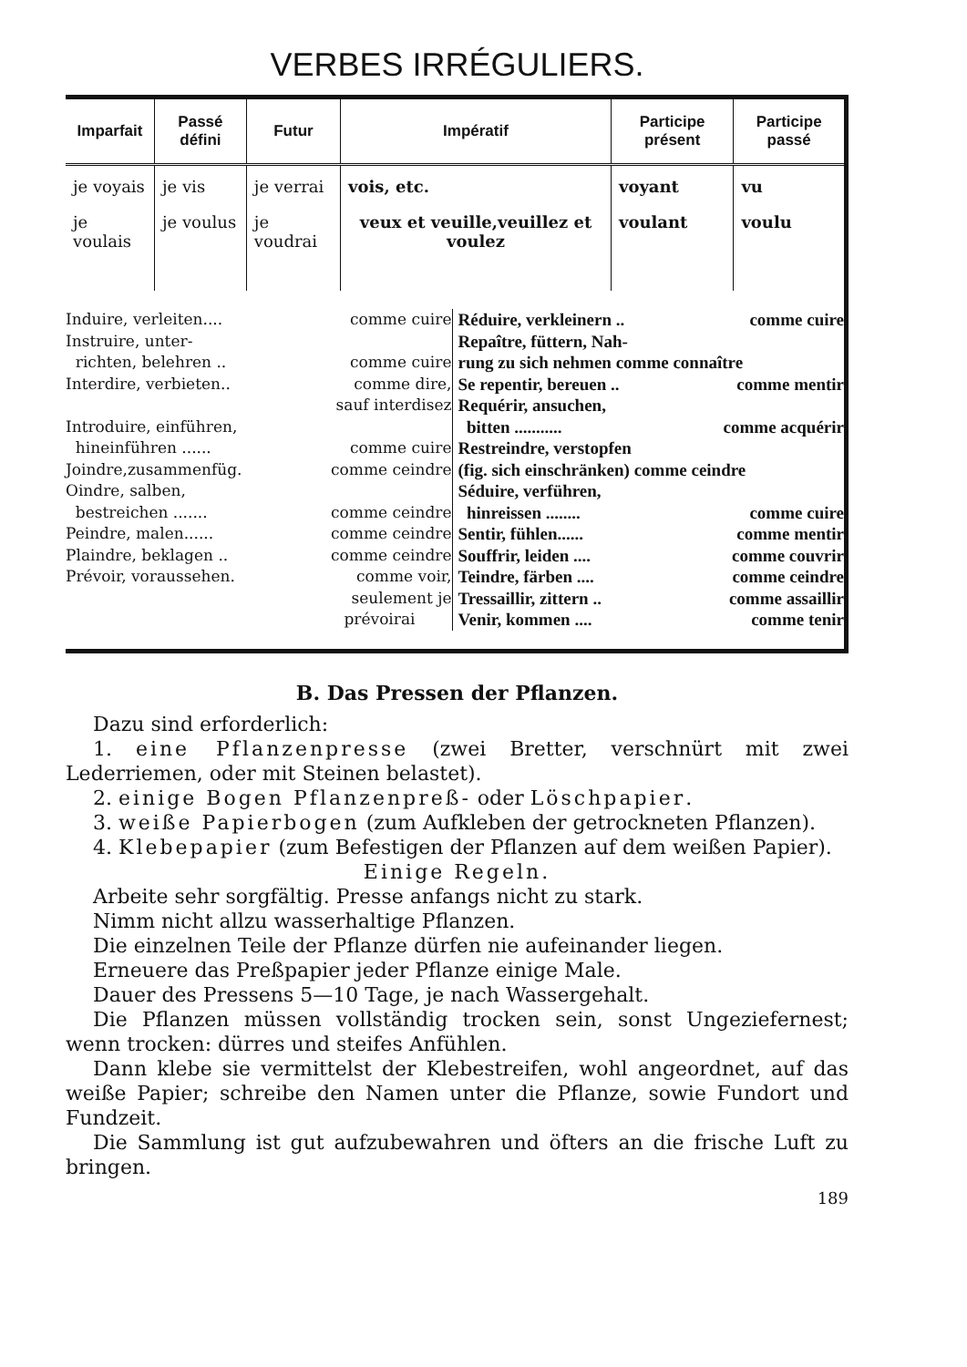VERBES IRRÉGULIERS.
| Imparfait | Passé défini | Futur | Impératif | Participe présent | Participe passé |
| --- | --- | --- | --- | --- | --- |
| je voyais | je vis | je verrai | vois, etc. | voyant | vu |
| je voulais | je voulus | je voudrai | veux et veuille,veuil­lez et voulez | voulant | voulu |
Induire, verleiten.... comme cuire
Instruire, unter-
richten, belehren .. comme cuire
Interdire, verbieten.. comme dire,
sauf interdisez
Introduire, einführen,
hineinführen ...... comme cuire
Joindre,zusammenfüg. comme ceindre
Oindre, salben,
bestreichen ....... comme ceindre
Peindre, malen...... comme ceindre
Plaindre, beklagen .. comme ceindre
Prévoir, voraussehen. comme voir,
seulement je
prévoirai
Réduire, verkleinern .. comme cuire
Repaître, füttern, Nah-
rung zu sich nehmen comme connaître
Se repentir, bereuen .. comme mentir
Requérir, ansuchen,
bitten ........... comme acquérir
Restreindre, verstopfen
(fig. sich einschränken) comme ceindre
Séduire, verführen,
hinreissen ........ comme cuire
Sentir, fühlen...... comme mentir
Souffrir, leiden .... comme couvrir
Teindre, färben .... comme ceindre
Tressaillir, zittern .. comme assaillir
Venir, kommen .... comme tenir
B. Das Pressen der Pflanzen.
Dazu sind erforderlich:
1. eine Pflanzenpresse (zwei Bretter, verschnürt mit zwei Lederriemen, oder mit Steinen belastet).
2. einige Bogen Pflanzenpreß- oder Löschpapier.
3. weiße Papierbogen (zum Aufkleben der getrockneten Pflanzen).
4. Klebepapier (zum Befestigen der Pflanzen auf dem weißen Papier).
Einige Regeln.
Arbeite sehr sorgfältig. Presse anfangs nicht zu stark.
Nimm nicht allzu wasserhaltige Pflanzen.
Die einzelnen Teile der Pflanze dürfen nie aufeinander liegen.
Erneuere das Preßpapier jeder Pflanze einige Male.
Dauer des Pressens 5—10 Tage, je nach Wassergehalt.
Die Pflanzen müssen vollständig trocken sein, sonst Ungeziefer­nest; wenn trocken: dürres und steifes Anfühlen.
Dann klebe sie vermittelst der Klebestreifen, wohl angeordnet, auf das weiße Papier; schreibe den Namen unter die Pflanze, sowie Fundort und Fundzeit.
Die Sammlung ist gut aufzubewahren und öfters an die frische Luft zu bringen.
189